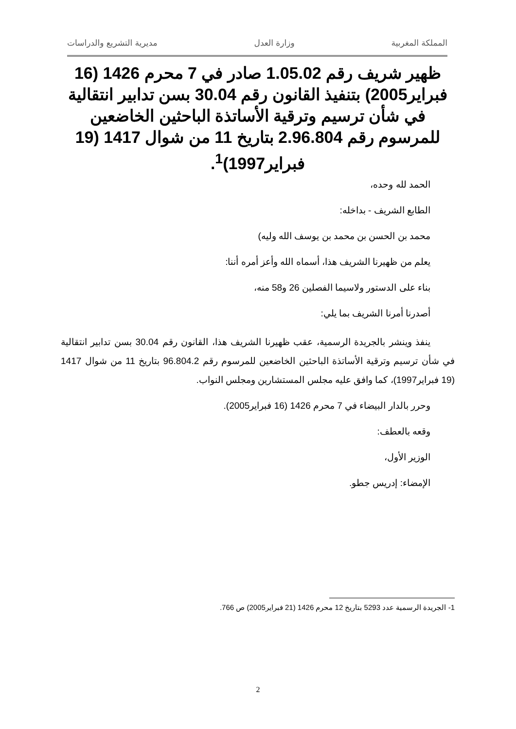المملكة المغربية وزارة العدل مديرية التشريع والدراسات
ظهير شريف رقم 1.05.02 صادر في 7 محرم 1426 (16 فبراير2005) بتنفيذ القانون رقم 30.04 بسن تدابير انتقالية في شأن ترسيم وترقية الأساتذة الباحثين الخاضعين للمرسوم رقم 2.96.804 بتاريخ 11 من شوال 1417 (19 فبراير1997)<sup>1</sup>.
الحمد لله وحده،
الطابع الشريف - بداخله:
محمد بن الحسن بن محمد بن يوسف الله وليه)
يعلم من ظهيرنا الشريف هذا، أسماه الله وأعز أمره أننا:
بناء على الدستور ولاسيما الفصلين 26 و58 منه،
أصدرنا أمرنا الشريف بما يلي:
ينفذ وينشر بالجريدة الرسمية، عقب ظهيرنا الشريف هذا، القانون رقم 30.04 بسن تدابير انتقالية في شأن ترسيم وترقية الأساتذة الباحثين الخاضعين للمرسوم رقم 96.804.2 بتاريخ 11 من شوال 1417 (19 فبراير1997)، كما وافق عليه مجلس المستشارين ومجلس النواب.
وحرر بالدار البيضاء في 7 محرم 1426 (16 فبراير2005).
وقعه بالعطف:
الوزير الأول،
الإمضاء: إدريس جطو.
1- الجريدة الرسمية عدد 5293 بتاريخ 12 محرم 1426 (21 فبراير2005) ص 766.
2